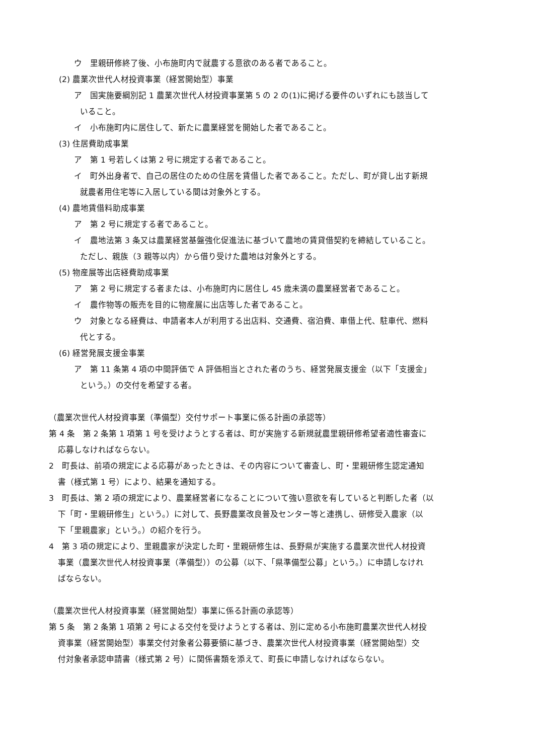ウ　里親研修終了後、小布施町内で就農する意欲のある者であること。
(2) 農業次世代人材投資事業（経営開始型）事業
ア　国実施要綱別記 1 農業次世代人材投資事業第 5 の 2 の(1)に掲げる要件のいずれにも該当して
いること。
イ　小布施町内に居住して、新たに農業経営を開始した者であること。
(3) 住居費助成事業
ア　第 1 号若しくは第 2 号に規定する者であること。
イ　町外出身者で、自己の居住のための住居を賃借した者であること。ただし、町が貸し出す新規
就農者用住宅等に入居している間は対象外とする。
(4) 農地賃借料助成事業
ア　第 2 号に規定する者であること。
イ　農地法第 3 条又は農業経営基盤強化促進法に基づいて農地の賃貸借契約を締結していること。
ただし、親族（3 親等以内）から借り受けた農地は対象外とする。
(5) 物産展等出店経費助成事業
ア　第 2 号に規定する者または、小布施町内に居住し 45 歳未満の農業経営者であること。
イ　農作物等の販売を目的に物産展に出店等した者であること。
ウ　対象となる経費は、申請者本人が利用する出店料、交通費、宿泊費、車借上代、駐車代、燃料
代とする。
(6) 経営発展支援金事業
ア　第 11 条第 4 項の中間評価で A 評価相当とされた者のうち、経営発展支援金（以下「支援金」
という。）の交付を希望する者。
（農業次世代人材投資事業（準備型）交付サポート事業に係る計画の承認等）
第 4 条　第 2 条第 1 項第 1 号を受けようとする者は、町が実施する新規就農里親研修希望者適性審査に
応募しなければならない。
2　町長は、前項の規定による応募があったときは、その内容について審査し、町・里親研修生認定通知
書（様式第 1 号）により、結果を通知する。
3　町長は、第 2 項の規定により、農業経営者になることについて強い意欲を有していると判断した者（以
下「町・里親研修生」という。）に対して、長野農業改良普及センター等と連携し、研修受入農家（以
下「里親農家」という。）の紹介を行う。
4　第 3 項の規定により、里親農家が決定した町・里親研修生は、長野県が実施する農業次世代人材投資
事業（農業次世代人材投資事業（準備型））の公募（以下、「県準備型公募」という。）に申請しなけれ
ばならない。
（農業次世代人材投資事業（経営開始型）事業に係る計画の承認等）
第 5 条　第 2 条第 1 項第 2 号による交付を受けようとする者は、別に定める小布施町農業次世代人材投
資事業（経営開始型）事業交付対象者公募要領に基づき、農業次世代人材投資事業（経営開始型）交
付対象者承認申請書（様式第 2 号）に関係書類を添えて、町長に申請しなければならない。